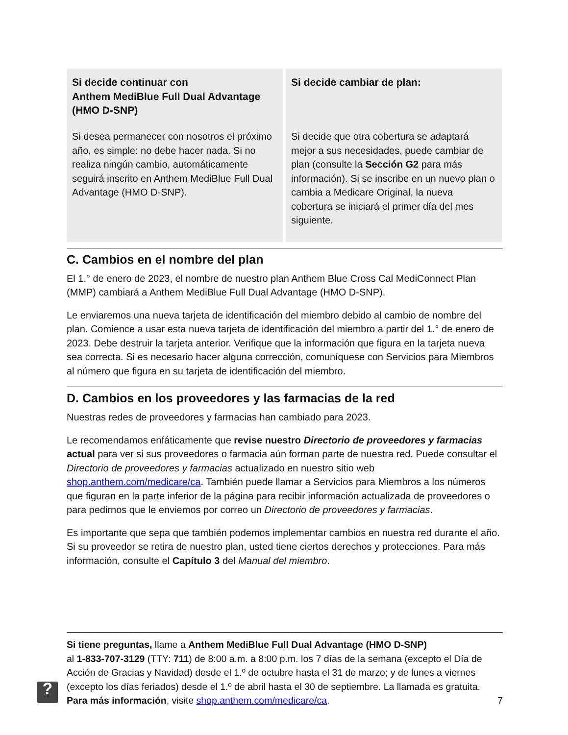| Si decide continuar con Anthem MediBlue Full Dual Advantage (HMO D-SNP) Si desea permanecer con nosotros el próximo año, es simple: no debe hacer nada. Si no realiza ningún cambio, automáticamente seguirá inscrito en Anthem MediBlue Full Dual Advantage (HMO D-SNP). | Si decide cambiar de plan: Si decide que otra cobertura se adaptará mejor a sus necesidades, puede cambiar de plan (consulte la Sección G2 para más información). Si se inscribe en un nuevo plan o cambia a Medicare Original, la nueva cobertura se iniciará el primer día del mes siguiente. |
C. Cambios en el nombre del plan
El 1.° de enero de 2023, el nombre de nuestro plan Anthem Blue Cross Cal MediConnect Plan (MMP) cambiará a Anthem MediBlue Full Dual Advantage (HMO D-SNP).
Le enviaremos una nueva tarjeta de identificación del miembro debido al cambio de nombre del plan. Comience a usar esta nueva tarjeta de identificación del miembro a partir del 1.° de enero de 2023. Debe destruir la tarjeta anterior. Verifique que la información que figura en la tarjeta nueva sea correcta. Si es necesario hacer alguna corrección, comuníquese con Servicios para Miembros al número que figura en su tarjeta de identificación del miembro.
D. Cambios en los proveedores y las farmacias de la red
Nuestras redes de proveedores y farmacias han cambiado para 2023.
Le recomendamos enfáticamente que revise nuestro Directorio de proveedores y farmacias actual para ver si sus proveedores o farmacia aún forman parte de nuestra red. Puede consultar el Directorio de proveedores y farmacias actualizado en nuestro sitio web shop.anthem.com/medicare/ca. También puede llamar a Servicios para Miembros a los números que figuran en la parte inferior de la página para recibir información actualizada de proveedores o para pedirnos que le enviemos por correo un Directorio de proveedores y farmacias.
Es importante que sepa que también podemos implementar cambios en nuestra red durante el año. Si su proveedor se retira de nuestro plan, usted tiene ciertos derechos y protecciones. Para más información, consulte el Capítulo 3 del Manual del miembro.
?
Si tiene preguntas, llame a Anthem MediBlue Full Dual Advantage (HMO D-SNP)
al 1-833-707-3129 (TTY: 711) de 8:00 a.m. a 8:00 p.m. los 7 días de la semana (excepto el Día de Acción de Gracias y Navidad) desde el 1.º de octubre hasta el 31 de marzo; y de lunes a viernes (excepto los días feriados) desde el 1.º de abril hasta el 30 de septiembre. La llamada es gratuita. Para más información, visite shop.anthem.com/medicare/ca.
7